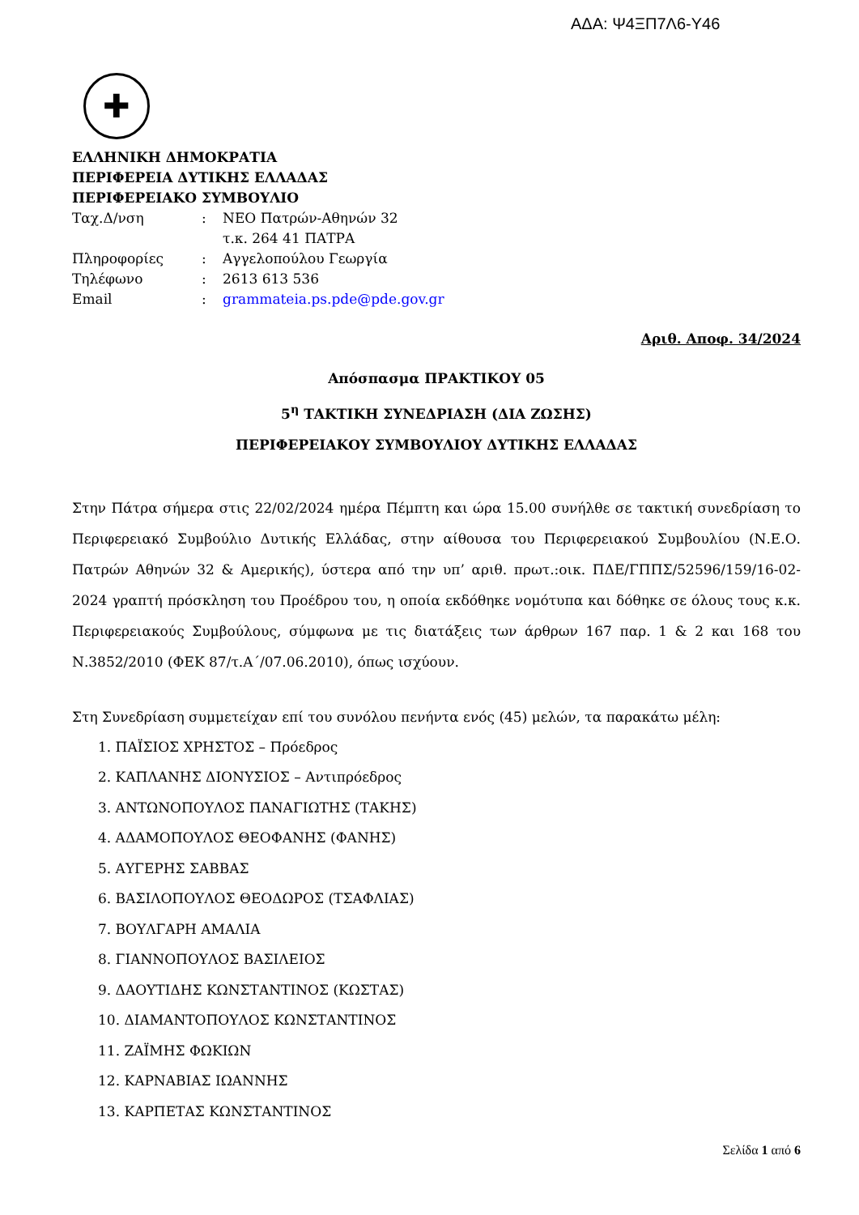ΑΔΑ: Ψ4ΞΠ7Λ6-Υ46
✚
ΕΛΛΗΝΙΚΗ ΔΗΜΟΚΡΑΤΙΑ
ΠΕΡΙΦΕΡΕΙΑ ΔΥΤΙΚΗΣ ΕΛΛΑΔΑΣ
ΠΕΡΙΦΕΡΕΙΑΚΟ ΣΥΜΒΟΥΛΙΟ
| Ταχ.Δ/νση | : | ΝΕΟ Πατρών-Αθηνών 32 τ.κ. 264 41 ΠΑΤΡΑ |
| Πληροφορίες | : | Αγγελοπούλου Γεωργία |
| Τηλέφωνο | : | 2613 613 536 |
| Email | : | grammateia.ps.pde@pde.gov.gr |
Αριθ. Αποφ. 34/2024
Απόσπασμα ΠΡΑΚΤΙΚΟΥ 05
5<sup>η</sup> ΤΑΚΤΙΚΗ ΣΥΝΕΔΡΙΑΣΗ (ΔΙΑ ΖΩΣΗΣ)
ΠΕΡΙΦΕΡΕΙΑΚΟΥ ΣΥΜΒΟΥΛΙΟΥ ΔΥΤΙΚΗΣ ΕΛΛΑΔΑΣ
Στην Πάτρα σήμερα στις 22/02/2024 ημέρα Πέμπτη και ώρα 15.00 συνήλθε σε τακτική συνεδρίαση το Περιφερειακό Συμβούλιο Δυτικής Ελλάδας, στην αίθουσα του Περιφερειακού Συμβουλίου (Ν.Ε.Ο. Πατρών Αθηνών 32 & Αμερικής), ύστερα από την υπ’ αριθ. πρωτ.:οικ. ΠΔΕ/ΓΠΠΣ/52596/159/16-02-2024 γραπτή πρόσκληση του Προέδρου του, η οποία εκδόθηκε νομότυπα και δόθηκε σε όλους τους κ.κ. Περιφερειακούς Συμβούλους, σύμφωνα με τις διατάξεις των άρθρων 167 παρ. 1 & 2 και 168 του Ν.3852/2010 (ΦΕΚ 87/τ.Α΄/07.06.2010), όπως ισχύουν.
Στη Συνεδρίαση συμμετείχαν επί του συνόλου πενήντα ενός (45) μελών, τα παρακάτω μέλη:
1. ΠΑΪΣΙΟΣ ΧΡΗΣΤΟΣ – Πρόεδρος
2. ΚΑΠΛΑΝΗΣ ΔΙΟΝΥΣΙΟΣ – Αντιπρόεδρος
3. ΑΝΤΩΝΟΠΟΥΛΟΣ ΠΑΝΑΓΙΩΤΗΣ (ΤΑΚΗΣ)
4. ΑΔΑΜΟΠΟΥΛΟΣ ΘΕΟΦΑΝΗΣ (ΦΑΝΗΣ)
5. ΑΥΓΕΡΗΣ ΣΑΒΒΑΣ
6. ΒΑΣΙΛΟΠΟΥΛΟΣ ΘΕΟΔΩΡΟΣ (ΤΣΑΦΛΙΑΣ)
7. ΒΟΥΛΓΑΡΗ ΑΜΑΛΙΑ
8. ΓΙΑΝΝΟΠΟΥΛΟΣ ΒΑΣΙΛΕΙΟΣ
9. ΔΑΟΥΤΙΔΗΣ ΚΩΝΣΤΑΝΤΙΝΟΣ (ΚΩΣΤΑΣ)
10. ΔΙΑΜΑΝΤΟΠΟΥΛΟΣ ΚΩΝΣΤΑΝΤΙΝΟΣ
11. ΖΑΪΜΗΣ ΦΩΚΙΩΝ
12. ΚΑΡΝΑΒΙΑΣ ΙΩΑΝΝΗΣ
13. ΚΑΡΠΕΤΑΣ ΚΩΝΣΤΑΝΤΙΝΟΣ
Σελίδα 1 από 6